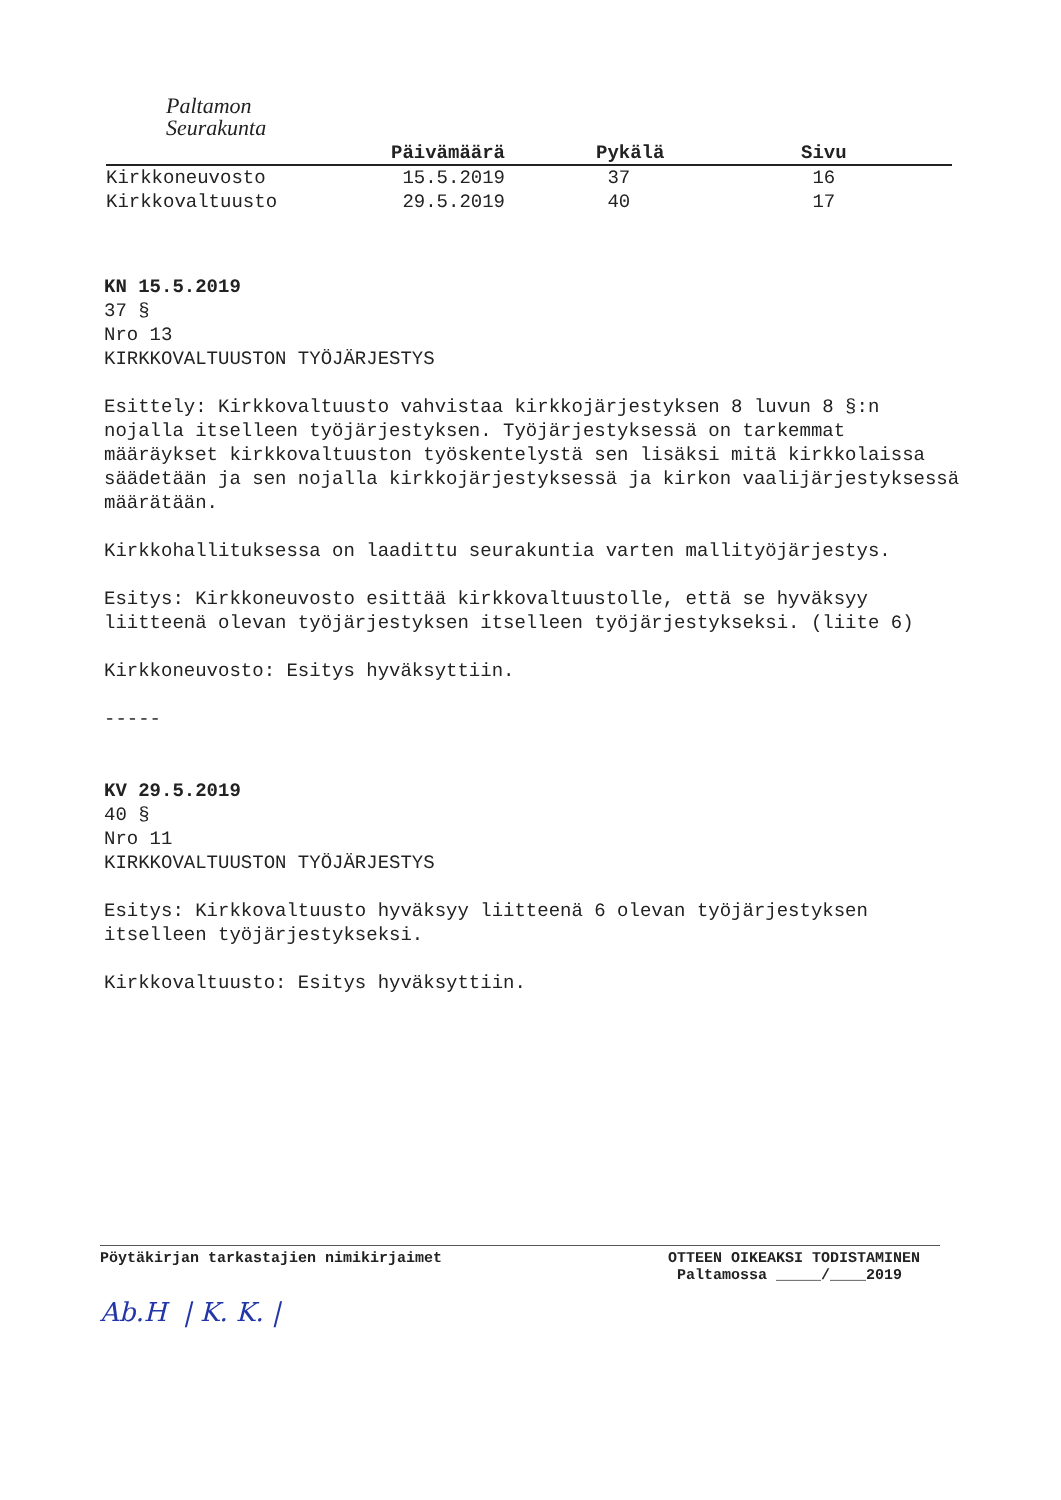Paltamon
Seurakunta
| | Päivämäärä | Pykälä | Sivu |
| --- | --- | --- | --- |
| Kirkkoneuvosto | 15.5.2019 | 37 | 16 |
| Kirkkovaltuusto | 29.5.2019 | 40 | 17 |
KN 15.5.2019
37 §
Nro 13
KIRKKOVALTUUSTON TYÖJÄRJESTYS
Esittely: Kirkkovaltuusto vahvistaa kirkkojärjestyksen 8 luvun 8 §:n nojalla itselleen työjärjestyksen. Työjärjestyksessä on tarkemmat määräykset kirkkovaltuuston työskentelystä sen lisäksi mitä kirkkolaissa säädetään ja sen nojalla kirkkojärjestyksessä ja kirkon vaalijärjestyksessä määrätään.
Kirkkohallituksessa on laadittu seurakuntia varten mallityöjärjestys.
Esitys: Kirkkoneuvosto esittää kirkkovaltuustolle, että se hyväksyy liitteenä olevan työjärjestyksen itselleen työjärjestykseksi. (liite 6)
Kirkkoneuvosto: Esitys hyväksyttiin.
-----
KV 29.5.2019
40 §
Nro 11
KIRKKOVALTUUSTON TYÖJÄRJESTYS
Esitys: Kirkkovaltuusto hyväksyy liitteenä 6 olevan työjärjestyksen itselleen työjärjestykseksi.
Kirkkovaltuusto: Esitys hyväksyttiin.
Pöytäkirjan tarkastajien nimikirjaimet
Ab.H | K. K. |
OTTEEN OIKEAKSI TODISTAMINEN
Paltamossa _____/____2019